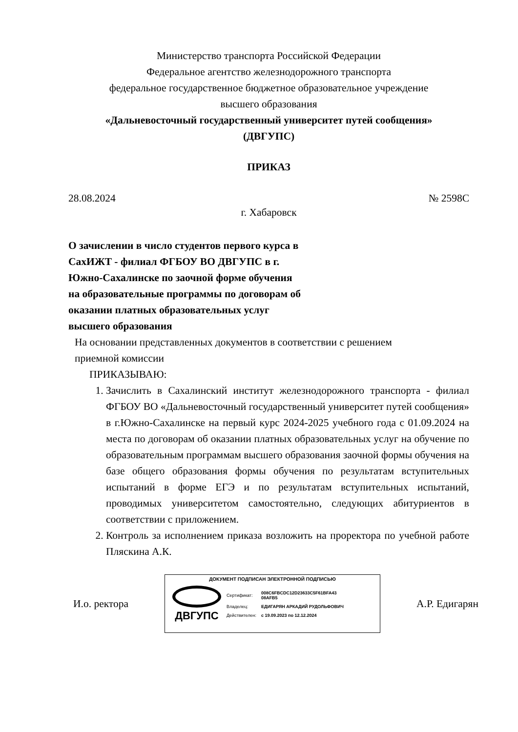Министерство транспорта Российской Федерации
Федеральное агентство железнодорожного транспорта
федеральное государственное бюджетное образовательное учреждение
высшего образования
«Дальневосточный государственный университет путей сообщения»
(ДВГУПС)
ПРИКАЗ
28.08.2024 № 2598С
г. Хабаровск
О зачислении в число студентов первого курса в СахИЖТ - филиал ФГБОУ ВО ДВГУПС в г. Южно-Сахалинске по заочной форме обучения на образовательные программы по договорам об оказании платных образовательных услуг высшего образования
На основании представленных документов в соответствии с решением
приемной комиссии
ПРИКАЗЫВАЮ:
1. Зачислить в Сахалинский институт железнодорожного транспорта - филиал ФГБОУ ВО «Дальневосточный государственный университет путей сообщения» в г.Южно-Сахалинске на первый курс 2024-2025 учебного года с 01.09.2024 на места по договорам об оказании платных образовательных услуг на обучение по образовательным программам высшего образования заочной формы обучения на базе общего образования формы обучения по результатам вступительных испытаний в форме ЕГЭ и по результатам вступительных испытаний, проводимых университетом самостоятельно, следующих абитуриентов в соответствии с приложением.
2. Контроль за исполнением приказа возложить на проректора по учебной работе Пляскина А.К.
И.о. ректора
ДОКУМЕНТ ПОДПИСАН ЭЛЕКТРОННОЙ ПОДПИСЬЮ
ДВГУПС
| Сертификат: | 008C6FBCDC12D23633C5F61BFA43 08AFB5 |
| Владелец: | ЕДИГАРЯН АРКАДИЙ РУДОЛЬФОВИЧ |
| Действителен: | с 19.09.2023 по 12.12.2024 |
А.Р. Едигарян